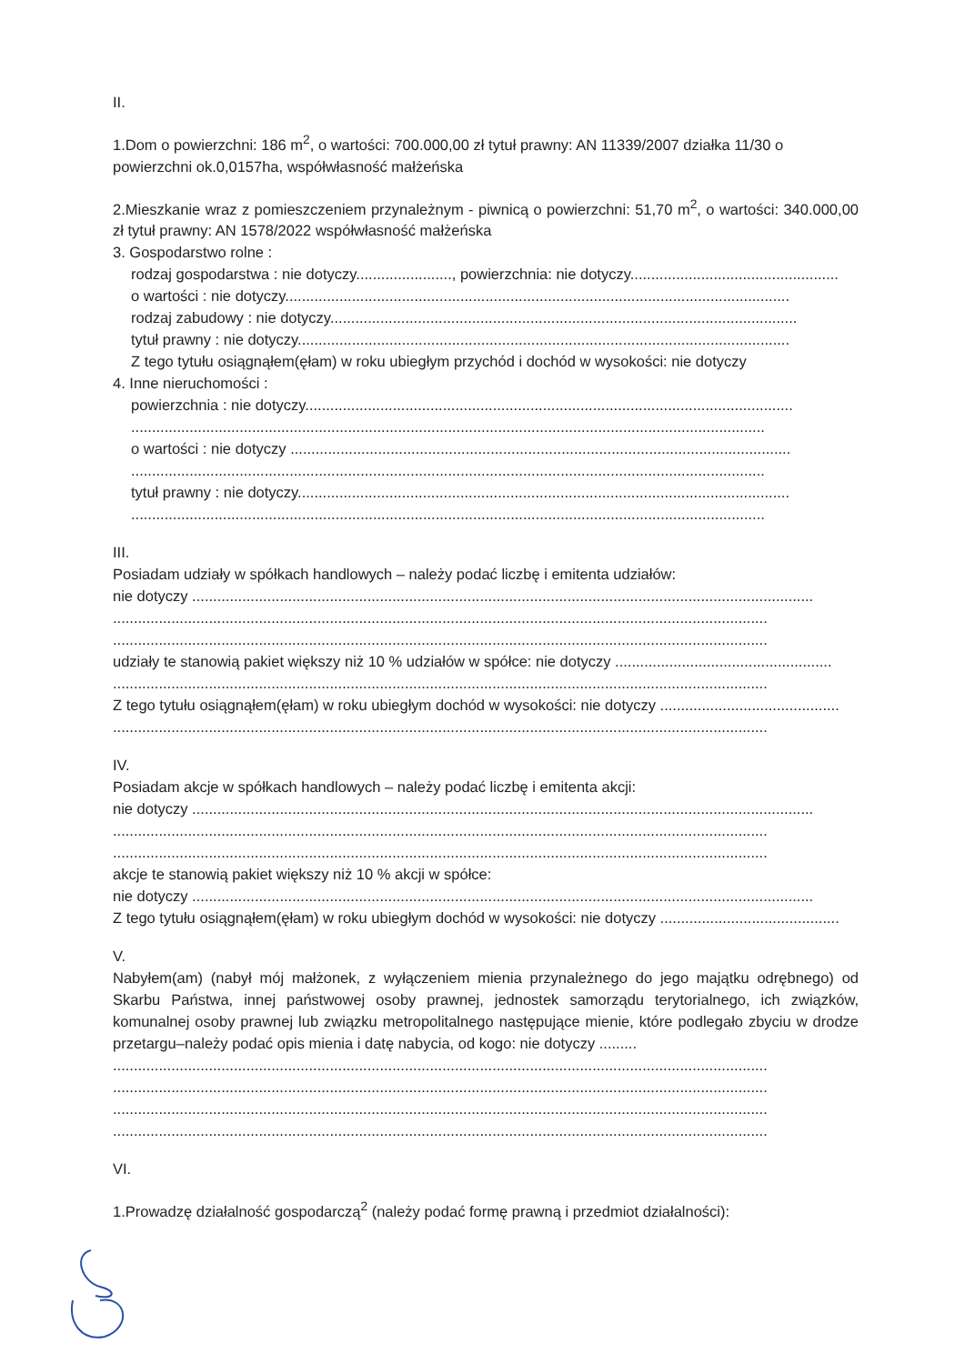II.
1.Dom o powierzchni: 186 m<sup>2</sup>, o wartości: 700.000,00 zł tytuł prawny: AN 11339/2007 działka 11/30 o powierzchni ok.0,0157ha, współwłasność małżeńska
2.Mieszkanie wraz z pomieszczeniem przynależnym - piwnicą o powierzchni: 51,70 m<sup>2</sup>, o wartości: 340.000,00 zł tytuł prawny: AN 1578/2022 współwłasność małżeńska
3. Gospodarstwo rolne :
rodzaj gospodarstwa : nie dotyczy......................., powierzchnia: nie dotyczy..................................................
o wartości : nie dotyczy.........................................................................................................................
rodzaj zabudowy : nie dotyczy................................................................................................................
tytuł prawny : nie dotyczy......................................................................................................................
Z tego tytułu osiągnąłem(ęłam) w roku ubiegłym przychód i dochód w wysokości: nie dotyczy
4. Inne nieruchomości :
powierzchnia : nie dotyczy.....................................................................................................................
........................................................................................................................................................
o wartości : nie dotyczy ........................................................................................................................
........................................................................................................................................................
tytuł prawny : nie dotyczy......................................................................................................................
........................................................................................................................................................
III.
Posiadam udziały w spółkach handlowych – należy podać liczbę i emitenta udziałów:
nie dotyczy .....................................................................................................................................................
.............................................................................................................................................................
.............................................................................................................................................................
udziały te stanowią pakiet większy niż 10 % udziałów w spółce: nie dotyczy ....................................................
.............................................................................................................................................................
Z tego tytułu osiągnąłem(ęłam) w roku ubiegłym dochód w wysokości: nie dotyczy ...........................................
.............................................................................................................................................................
IV.
Posiadam akcje w spółkach handlowych – należy podać liczbę i emitenta akcji:
nie dotyczy .....................................................................................................................................................
.............................................................................................................................................................
.............................................................................................................................................................
akcje te stanowią pakiet większy niż 10 % akcji w spółce:
nie dotyczy .....................................................................................................................................................
Z tego tytułu osiągnąłem(ęłam) w roku ubiegłym dochód w wysokości: nie dotyczy ...........................................
V.
Nabyłem(am) (nabył mój małżonek, z wyłączeniem mienia przynależnego do jego majątku odrębnego) od Skarbu Państwa, innej państwowej osoby prawnej, jednostek samorządu terytorialnego, ich związków, komunalnej osoby prawnej lub związku metropolitalnego następujące mienie, które podlegało zbyciu w drodze przetargu–należy podać opis mienia i datę nabycia, od kogo: nie dotyczy .........
.............................................................................................................................................................
.............................................................................................................................................................
.............................................................................................................................................................
.............................................................................................................................................................
VI.
1.Prowadzę działalność gospodarczą<sup>2</sup> (należy podać formę prawną i przedmiot działalności):